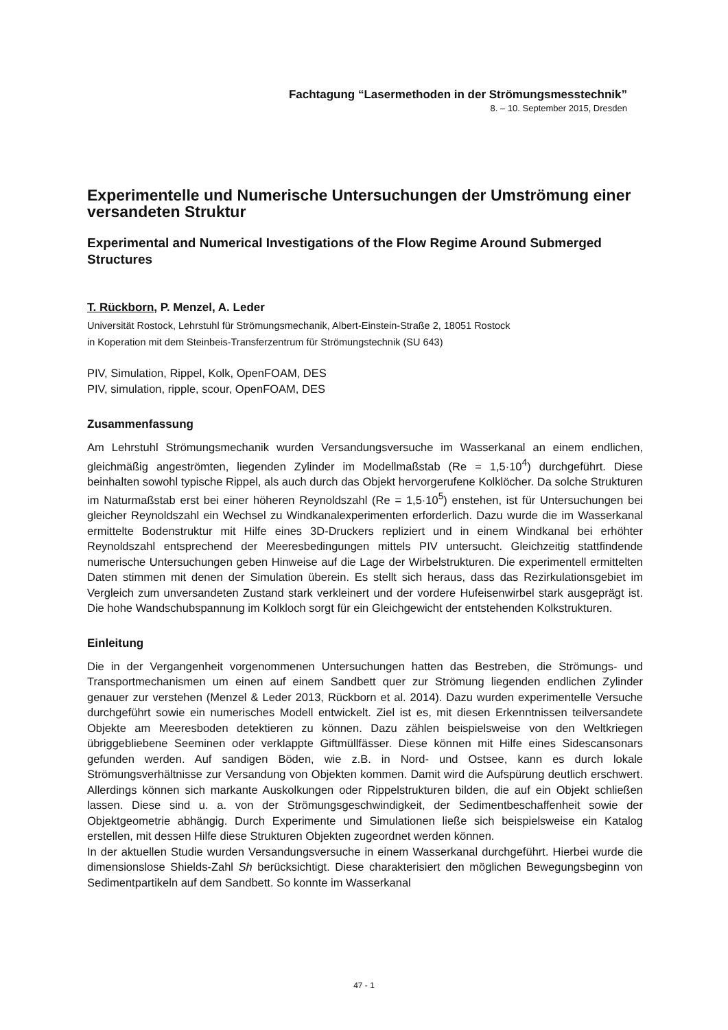Fachtagung “Lasermethoden in der Strömungsmesstechnik”
8. – 10. September 2015, Dresden
Experimentelle und Numerische Untersuchungen der Umströmung einer versandeten Struktur
Experimental and Numerical Investigations of the Flow Regime Around Submerged Structures
T. Rückborn, P. Menzel, A. Leder
Universität Rostock, Lehrstuhl für Strömungsmechanik, Albert-Einstein-Straße 2, 18051 Rostock
in Koperation mit dem Steinbeis-Transferzentrum für Strömungstechnik (SU 643)
PIV, Simulation, Rippel, Kolk, OpenFOAM, DES
PIV, simulation, ripple, scour, OpenFOAM, DES
Zusammenfassung
Am Lehrstuhl Strömungsmechanik wurden Versandungsversuche im Wasserkanal an einem endlichen, gleichmäßig angeströmten, liegenden Zylinder im Modellmaßstab (Re = 1,5·10<sup>4</sup>) durchgeführt. Diese beinhalten sowohl typische Rippel, als auch durch das Objekt hervorgerufene Kolklöcher. Da solche Strukturen im Naturmaßstab erst bei einer höheren Reynoldszahl (Re = 1,5·10<sup>5</sup>) enstehen, ist für Untersuchungen bei gleicher Reynoldszahl ein Wechsel zu Windkanalexperimenten erforderlich. Dazu wurde die im Wasserkanal ermittelte Bodenstruktur mit Hilfe eines 3D-Druckers repliziert und in einem Windkanal bei erhöhter Reynoldszahl entsprechend der Meeresbedingungen mittels PIV untersucht. Gleichzeitig stattfindende numerische Untersuchungen geben Hinweise auf die Lage der Wirbelstrukturen. Die experimentell ermittelten Daten stimmen mit denen der Simulation überein. Es stellt sich heraus, dass das Rezirkulationsgebiet im Vergleich zum unversandeten Zustand stark verkleinert und der vordere Hufeisenwirbel stark ausgeprägt ist. Die hohe Wandschubspannung im Kolkloch sorgt für ein Gleichgewicht der entstehenden Kolkstrukturen.
Einleitung
Die in der Vergangenheit vorgenommenen Untersuchungen hatten das Bestreben, die Strömungs- und Transportmechanismen um einen auf einem Sandbett quer zur Strömung liegenden endlichen Zylinder genauer zur verstehen (Menzel & Leder 2013, Rückborn et al. 2014). Dazu wurden experimentelle Versuche durchgeführt sowie ein numerisches Modell entwickelt. Ziel ist es, mit diesen Erkenntnissen teilversandete Objekte am Meeresboden detektieren zu können. Dazu zählen beispielsweise von den Weltkriegen übriggebliebene Seeminen oder verklappte Giftmüllfässer. Diese können mit Hilfe eines Sidescansonars gefunden werden. Auf sandigen Böden, wie z.B. in Nord- und Ostsee, kann es durch lokale Strömungsverhältnisse zur Versandung von Objekten kommen. Damit wird die Aufspürung deutlich erschwert. Allerdings können sich markante Auskolkungen oder Rippelstrukturen bilden, die auf ein Objekt schließen lassen. Diese sind u. a. von der Strömungsgeschwindigkeit, der Sedimentbeschaffenheit sowie der Objektgeometrie abhängig. Durch Experimente und Simulationen ließe sich beispielsweise ein Katalog erstellen, mit dessen Hilfe diese Strukturen Objekten zugeordnet werden können.
In der aktuellen Studie wurden Versandungsversuche in einem Wasserkanal durchgeführt. Hierbei wurde die dimensionslose Shields-Zahl Sh berücksichtigt. Diese charakterisiert den möglichen Bewegungsbeginn von Sedimentpartikeln auf dem Sandbett. So konnte im Wasserkanal
47 - 1